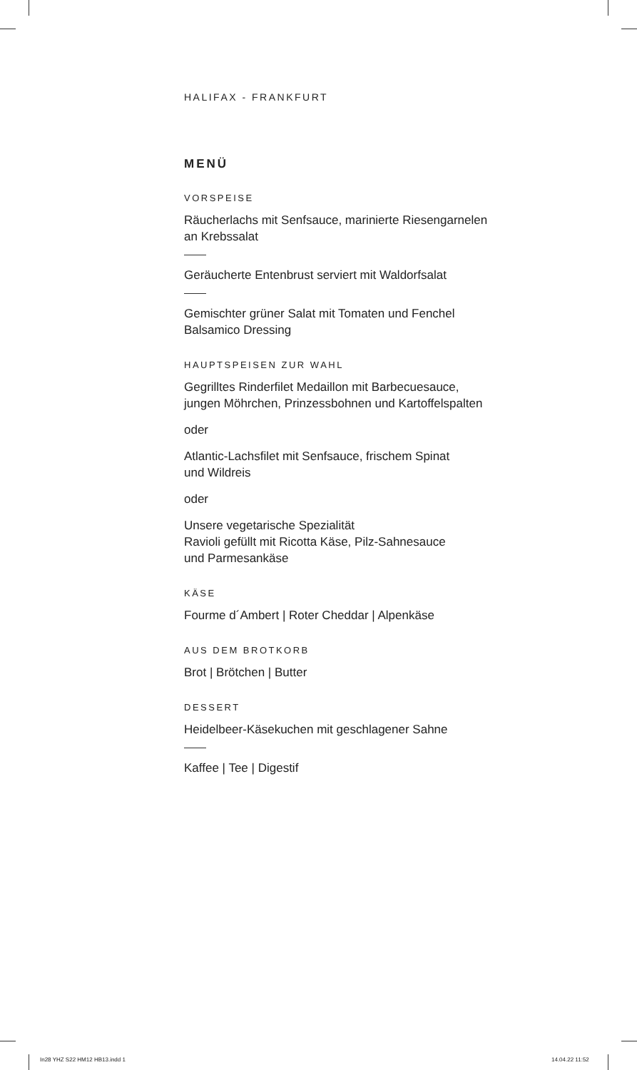HALIFAX - FRANKFURT
MENÜ
VORSPEISE
Räucherlachs mit Senfsauce, marinierte Riesengarnelen
an Krebssalat
Geräucherte Entenbrust serviert mit Waldorfsalat
Gemischter grüner Salat mit Tomaten und Fenchel
Balsamico Dressing
HAUPTSPEISEN ZUR WAHL
Gegrilltes Rinderfilet Medaillon mit Barbecuesauce,
jungen Möhrchen, Prinzessbohnen und Kartoffelspalten
oder
Atlantic-Lachsfilet mit Senfsauce, frischem Spinat
und Wildreis
oder
Unsere vegetarische Spezialität
Ravioli gefüllt mit Ricotta Käse, Pilz-Sahnesauce
und Parmesankäse
KÄSE
Fourme d´Ambert | Roter Cheddar | Alpenkäse
AUS DEM BROTKORB
Brot | Brötchen | Butter
DESSERT
Heidelbeer-Käsekuchen mit geschlagener Sahne
Kaffee | Tee | Digestif
In28 YHZ S22 HM12 HB13.indd 1 14.04.22 11:52